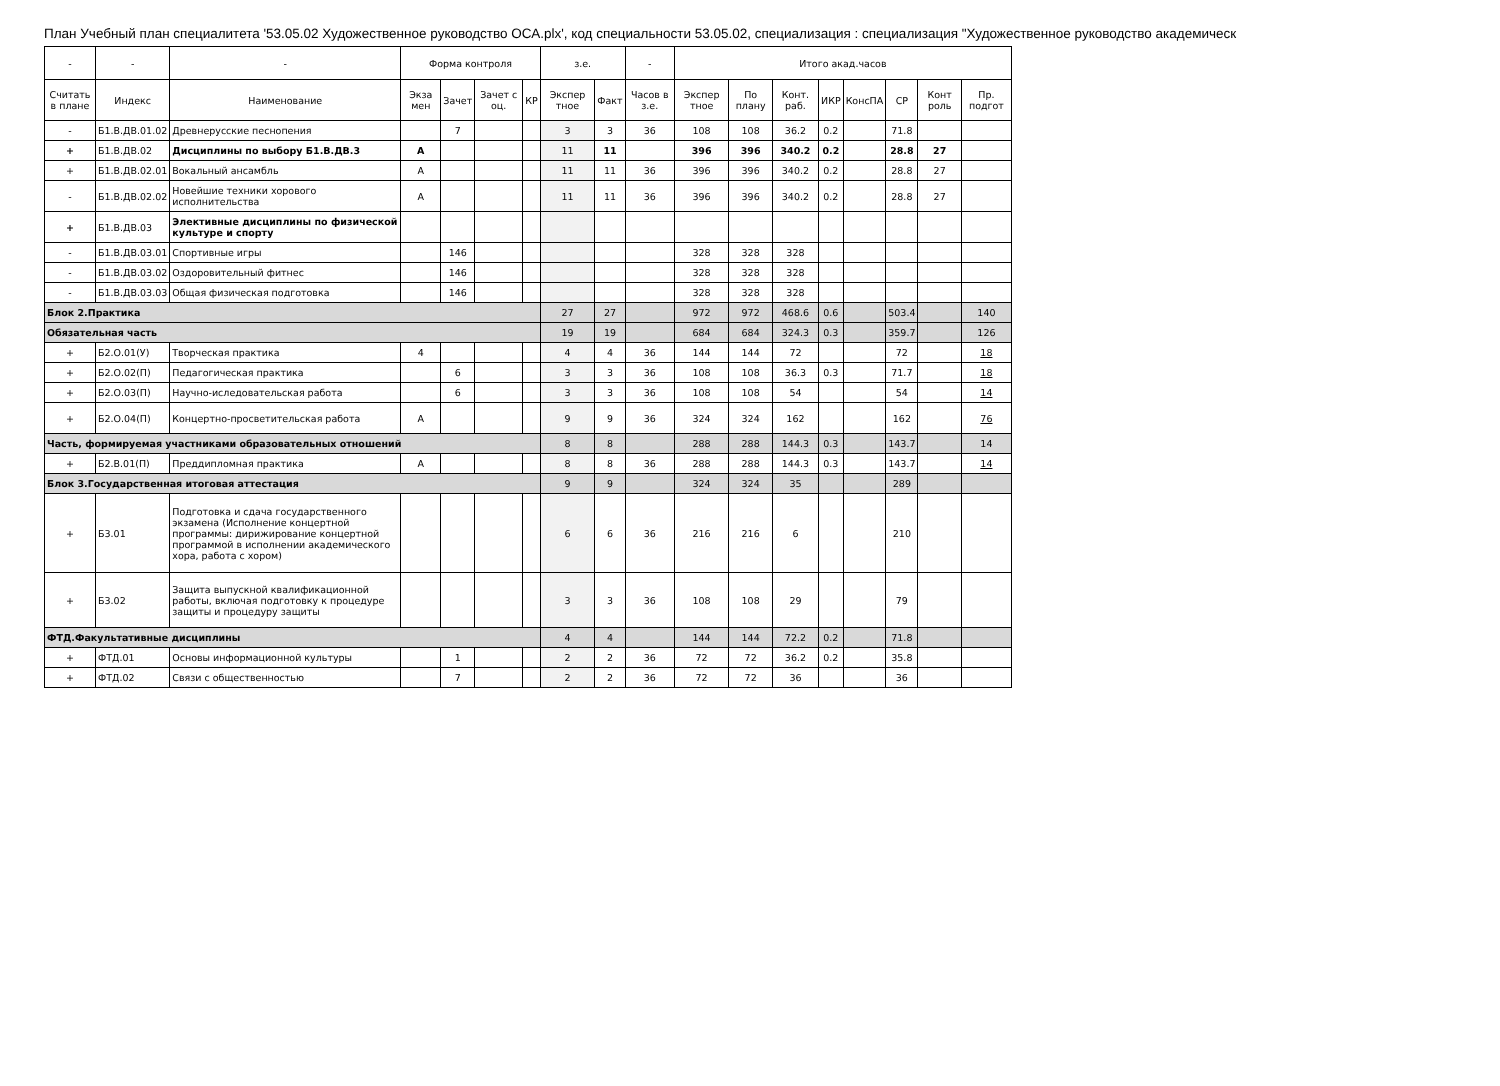План Учебный план специалитета '53.05.02 Художественное руководство ОСА.plx', код специальности 53.05.02, специализация : специализация "Художественное руководство академическ
| - | - | - | Форма контроля | | | | з.е. | | - | Итого акад.часов | | | | | | | |
| --- | --- | --- | --- | --- | --- | --- | --- | --- | --- | --- | --- | --- | --- | --- | --- | --- | --- |
| Считать в плане | Индекс | Наименование | Экза мен | Зачет | Зачет с оц. | КР | Экспер тное | Факт | Часов в з.е. | Экспер тное | По плану | Конт. раб. | ИКР | КонсПА | СР | Конт роль | Пр. подгот |
| - | Б1.В.ДВ.01.02 | Древнерусские песнопения | | 7 | | | 3 | 3 | 36 | 108 | 108 | 36.2 | 0.2 | | 71.8 | | |
| + | Б1.В.ДВ.02 | Дисциплины по выбору Б1.В.ДВ.3 | А | | | | 11 | 11 | | 396 | 396 | 340.2 | 0.2 | | 28.8 | 27 | |
| + | Б1.В.ДВ.02.01 | Вокальный ансамбль | А | | | | 11 | 11 | 36 | 396 | 396 | 340.2 | 0.2 | | 28.8 | 27 | |
| - | Б1.В.ДВ.02.02 | Новейшие техники хорового исполнительства | А | | | | 11 | 11 | 36 | 396 | 396 | 340.2 | 0.2 | | 28.8 | 27 | |
| + | Б1.В.ДВ.03 | Элективные дисциплины по физической культуре и спорту | | | | | | | | | | | | | | | |
| - | Б1.В.ДВ.03.01 | Спортивные игры | | 146 | | | | | | 328 | 328 | 328 | | | | | |
| - | Б1.В.ДВ.03.02 | Оздоровительный фитнес | | 146 | | | | | | 328 | 328 | 328 | | | | | |
| - | Б1.В.ДВ.03.03 | Общая физическая подготовка | | 146 | | | | | | 328 | 328 | 328 | | | | | |
| Блок 2.Практика | | | | | | | 27 | 27 | | 972 | 972 | 468.6 | 0.6 | | 503.4 | | 140 |
| Обязательная часть | | | | | | | 19 | 19 | | 684 | 684 | 324.3 | 0.3 | | 359.7 | | 126 |
| + | Б2.О.01(У) | Творческая практика | 4 | | | | 4 | 4 | 36 | 144 | 144 | 72 | | | 72 | | 18 |
| + | Б2.О.02(П) | Педагогическая практика | | 6 | | | 3 | 3 | 36 | 108 | 108 | 36.3 | 0.3 | | 71.7 | | 18 |
| + | Б2.О.03(П) | Научно-иследовательская работа | | 6 | | | 3 | 3 | 36 | 108 | 108 | 54 | | | 54 | | 14 |
| + | Б2.О.04(П) | Концертно-просветительская работа | А | | | | 9 | 9 | 36 | 324 | 324 | 162 | | | 162 | | 76 |
| Часть, формируемая участниками образовательных отношений | | | | | | | 8 | 8 | | 288 | 288 | 144.3 | 0.3 | | 143.7 | | 14 |
| + | Б2.В.01(П) | Преддипломная практика | А | | | | 8 | 8 | 36 | 288 | 288 | 144.3 | 0.3 | | 143.7 | | 14 |
| Блок 3.Государственная итоговая аттестация | | | | | | | 9 | 9 | | 324 | 324 | 35 | | | 289 | | |
| + | Б3.01 | Подготовка и сдача государственного экзамена (Исполнение концертной программы: дирижирование концертной программой в исполнении академического хора, работа с хором) | | | | | 6 | 6 | 36 | 216 | 216 | 6 | | | 210 | | |
| + | Б3.02 | Защита выпускной квалификационной работы, включая подготовку к процедуре защиты и процедуру защиты | | | | | 3 | 3 | 36 | 108 | 108 | 29 | | | 79 | | |
| ФТД.Факультативные дисциплины | | | | | | | 4 | 4 | | 144 | 144 | 72.2 | 0.2 | | 71.8 | | |
| + | ФТД.01 | Основы информационной культуры | | 1 | | | 2 | 2 | 36 | 72 | 72 | 36.2 | 0.2 | | 35.8 | | |
| + | ФТД.02 | Связи с общественностью | | 7 | | | 2 | 2 | 36 | 72 | 72 | 36 | | | 36 | | |